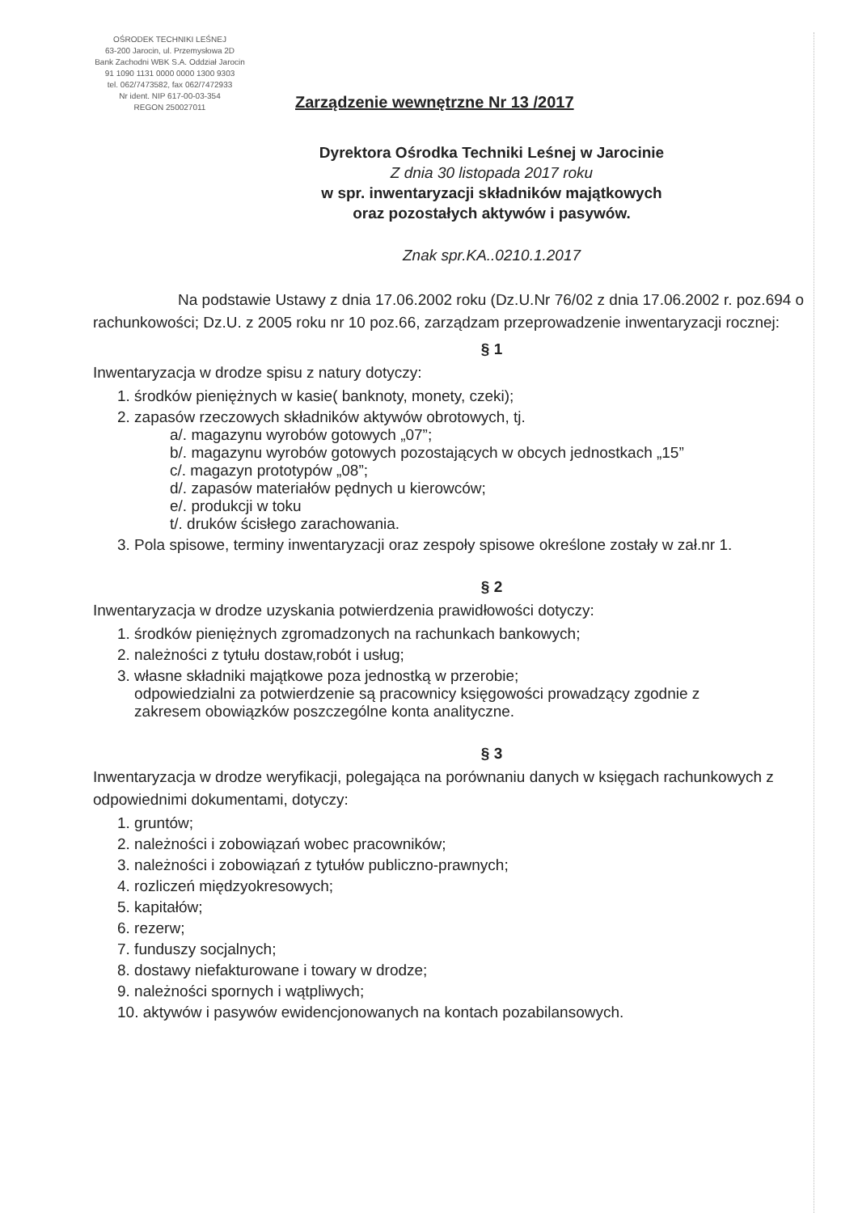OŚRODEK TECHNIKI LEŚNEJ
63-200 Jarocin, ul. Przemysłowa 2D
Bank Zachodni WBK S.A. Oddział Jarocin
91 1090 1131 0000 0000 1300 9303
tel. 062/7473582, fax 062/7472933
Nr ident. NIP 617-00-03-354
REGON 250027011
Zarządzenie wewnętrzne Nr 13 /2017
Dyrektora Ośrodka Techniki Leśnej w Jarocinie
Z dnia 30 listopada 2017 roku
w spr. inwentaryzacji składników majątkowych
oraz pozostałych aktywów i pasywów.
Znak spr.KA..0210.1.2017
Na podstawie Ustawy z dnia 17.06.2002 roku (Dz.U.Nr 76/02 z dnia 17.06.2002 r. poz.694 o rachunkowości; Dz.U. z 2005 roku nr 10 poz.66, zarządzam przeprowadzenie inwentaryzacji rocznej:
§ 1
Inwentaryzacja w drodze spisu z natury dotyczy:
1. środków pieniężnych w kasie( banknoty, monety, czeki);
2. zapasów rzeczowych składników aktywów obrotowych, tj.
a/. magazynu wyrobów gotowych „07”;
b/. magazynu wyrobów gotowych pozostających w obcych jednostkach „15”
c/. magazyn prototypów „08”;
d/. zapasów materiałów pędnych u kierowców;
e/. produkcji w toku
t/. druków ścisłego zarachowania.
3. Pola spisowe, terminy inwentaryzacji oraz zespoły spisowe określone zostały w zał.nr 1.
§ 2
Inwentaryzacja w drodze uzyskania potwierdzenia prawidłowości dotyczy:
1. środków pieniężnych zgromadzonych na rachunkach bankowych;
2. należności z tytułu dostaw,robót i usług;
3. własne składniki majątkowe poza jednostką w przerobie;
odpowiedzialni za potwierdzenie są pracownicy księgowości prowadzący zgodnie z
zakresem obowiązków poszczególne konta analityczne.
§ 3
Inwentaryzacja w drodze weryfikacji, polegająca na porównaniu danych w księgach rachunkowych z odpowiednimi dokumentami, dotyczy:
1. gruntów;
2. należności i zobowiązań wobec pracowników;
3. należności i zobowiązań z tytułów publiczno-prawnych;
4. rozliczeń międzyokresowych;
5. kapitałów;
6. rezerw;
7. funduszy socjalnych;
8. dostawy niefakturowane i towary w drodze;
9. należności spornych i wątpliwych;
10. aktywów i pasywów ewidencjonowanych na kontach pozabilansowych.